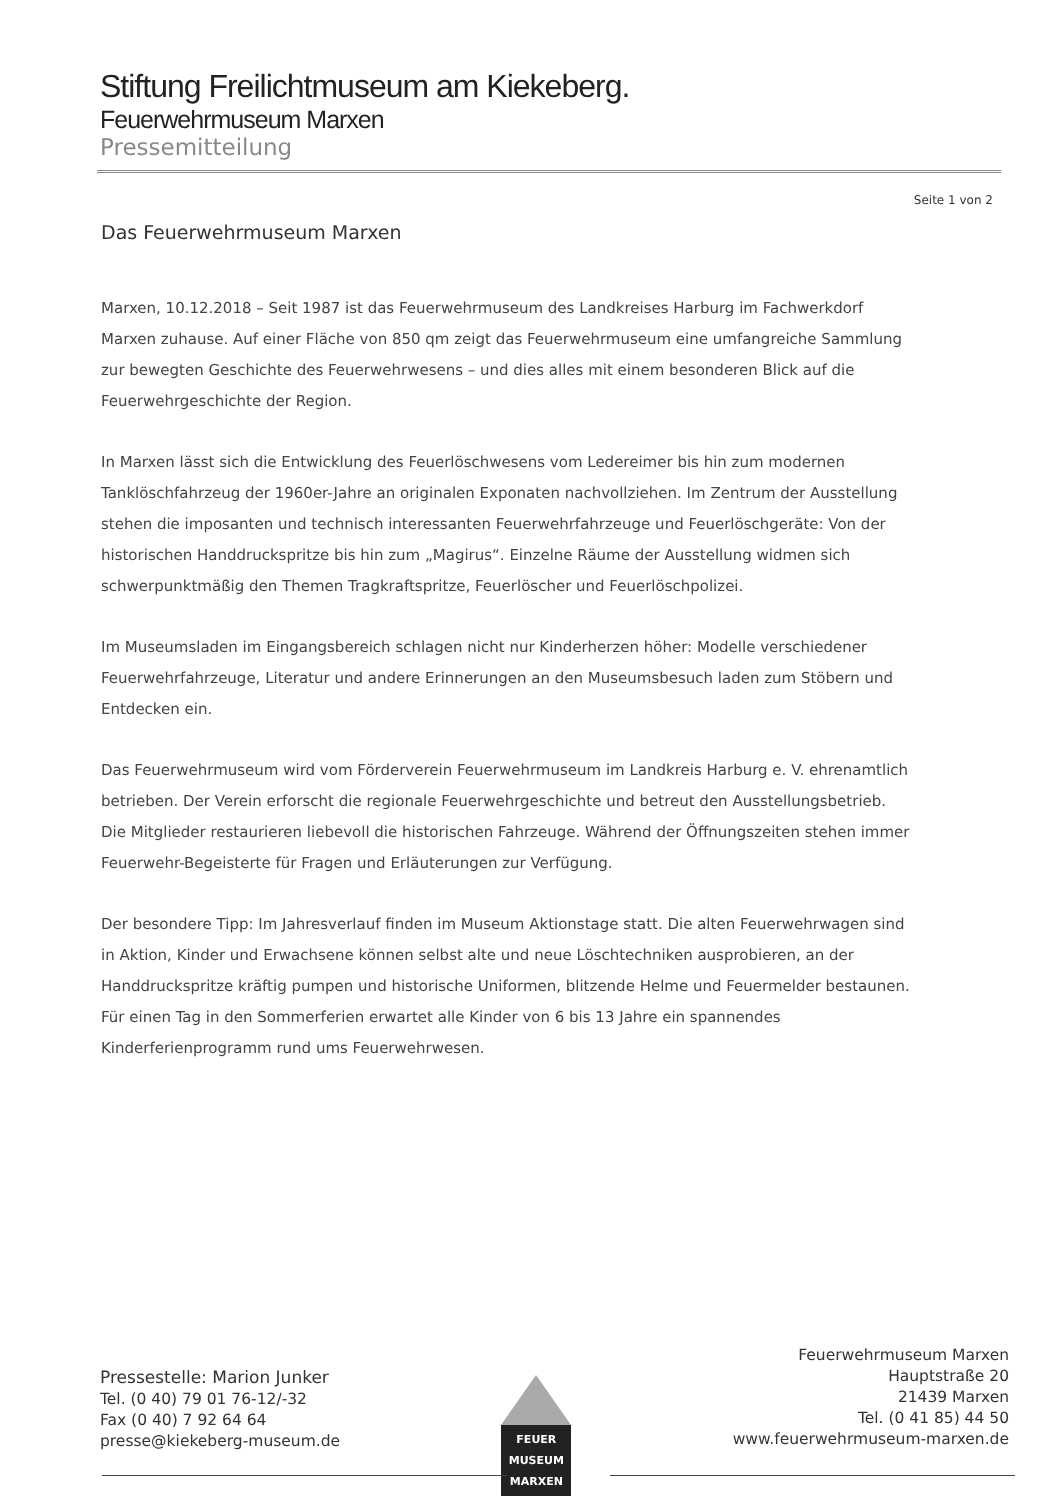Stiftung Freilichtmuseum am Kiekeberg.
Feuerwehrmuseum Marxen
Pressemitteilung
Seite 1 von 2
Das Feuerwehrmuseum Marxen
Marxen, 10.12.2018 – Seit 1987 ist das Feuerwehrmuseum des Landkreises Harburg im Fachwerkdorf Marxen zuhause. Auf einer Fläche von 850 qm zeigt das Feuerwehrmuseum eine umfangreiche Sammlung zur bewegten Geschichte des Feuerwehrwesens – und dies alles mit einem besonderen Blick auf die Feuerwehrgeschichte der Region.
In Marxen lässt sich die Entwicklung des Feuerlöschwesens vom Ledereimer bis hin zum modernen Tanklöschfahrzeug der 1960er-Jahre an originalen Exponaten nachvollziehen. Im Zentrum der Ausstellung stehen die imposanten und technisch interessanten Feuerwehrfahrzeuge und Feuerlöschgeräte: Von der historischen Handdruckspritze bis hin zum „Magirus“. Einzelne Räume der Ausstellung widmen sich schwerpunktmäßig den Themen Tragkraftspritze, Feuerlöscher und Feuerlöschpolizei.
Im Museumsladen im Eingangsbereich schlagen nicht nur Kinderherzen höher: Modelle verschiedener Feuerwehrfahrzeuge, Literatur und andere Erinnerungen an den Museumsbesuch laden zum Stöbern und Entdecken ein.
Das Feuerwehrmuseum wird vom Förderverein Feuerwehrmuseum im Landkreis Harburg e. V. ehrenamtlich betrieben. Der Verein erforscht die regionale Feuerwehrgeschichte und betreut den Ausstellungsbetrieb. Die Mitglieder restaurieren liebevoll die historischen Fahrzeuge. Während der Öffnungszeiten stehen immer Feuerwehr-Begeisterte für Fragen und Erläuterungen zur Verfügung.
Der besondere Tipp: Im Jahresverlauf finden im Museum Aktionstage statt. Die alten Feuerwehrwagen sind in Aktion, Kinder und Erwachsene können selbst alte und neue Löschtechniken ausprobieren, an der Handdruckspritze kräftig pumpen und historische Uniformen, blitzende Helme und Feuermelder bestaunen. Für einen Tag in den Sommerferien erwartet alle Kinder von 6 bis 13 Jahre ein spannendes Kinderferienprogramm rund ums Feuerwehrwesen.
Pressestelle: Marion Junker
Tel. (0 40) 79 01 76-12/-32
Fax (0 40) 7 92 64 64
presse@kiekeberg-museum.de
FEUER
MUSEUM
MARXEN
Feuerwehrmuseum Marxen
Hauptstraße 20
21439 Marxen
Tel. (0 41 85) 44 50
www.feuerwehrmuseum-marxen.de